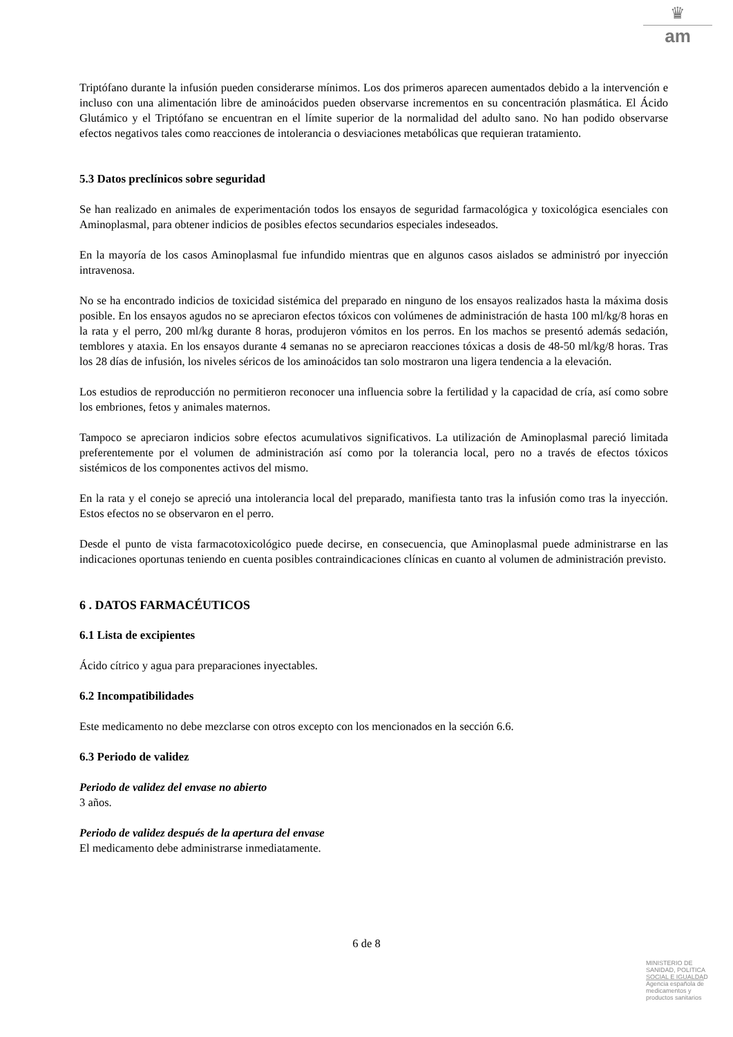♛
am
Triptófano durante la infusión pueden considerarse mínimos. Los dos primeros aparecen aumentados debido a la intervención e incluso con una alimentación libre de aminoácidos pueden observarse incrementos en su concentración plasmática. El Ácido Glutámico y el Triptófano se encuentran en el límite superior de la normalidad del adulto sano. No han podido observarse efectos negativos tales como reacciones de intolerancia o desviaciones metabólicas que requieran tratamiento.
5.3 Datos preclínicos sobre seguridad
Se han realizado en animales de experimentación todos los ensayos de seguridad farmacológica y toxicológica esenciales con Aminoplasmal, para obtener indicios de posibles efectos secundarios especiales indeseados.
En la mayoría de los casos Aminoplasmal fue infundido mientras que en algunos casos aislados se administró por inyección intravenosa.
No se ha encontrado indicios de toxicidad sistémica del preparado en ninguno de los ensayos realizados hasta la máxima dosis posible. En los ensayos agudos no se apreciaron efectos tóxicos con volúmenes de administración de hasta 100 ml/kg/8 horas en la rata y el perro, 200 ml/kg durante 8 horas, produjeron vómitos en los perros. En los machos se presentó además sedación, temblores y ataxia. En los ensayos durante 4 semanas no se apreciaron reacciones tóxicas a dosis de 48-50 ml/kg/8 horas. Tras los 28 días de infusión, los niveles séricos de los aminoácidos tan solo mostraron una ligera tendencia a la elevación.
Los estudios de reproducción no permitieron reconocer una influencia sobre la fertilidad y la capacidad de cría, así como sobre los embriones, fetos y animales maternos.
Tampoco se apreciaron indicios sobre efectos acumulativos significativos. La utilización de Aminoplasmal pareció limitada preferentemente por el volumen de administración así como por la tolerancia local, pero no a través de efectos tóxicos sistémicos de los componentes activos del mismo.
En la rata y el conejo se apreció una intolerancia local del preparado, manifiesta tanto tras la infusión como tras la inyección. Estos efectos no se observaron en el perro.
Desde el punto de vista farmacotoxicológico puede decirse, en consecuencia, que Aminoplasmal puede administrarse en las indicaciones oportunas teniendo en cuenta posibles contraindicaciones clínicas en cuanto al volumen de administración previsto.
6 . DATOS FARMACÉUTICOS
6.1 Lista de excipientes
Ácido cítrico y agua para preparaciones inyectables.
6.2 Incompatibilidades
Este medicamento no debe mezclarse con otros excepto con los mencionados en la sección 6.6.
6.3 Periodo de validez
Periodo de validez del envase no abierto
3 años.
Periodo de validez después de la apertura del envase
El medicamento debe administrarse inmediatamente.
6 de 8
MINISTERIO DE
SANIDAD, POLITICA
SOCIAL E IGUALDAD
Agencia española de
medicamentos y
productos sanitarios